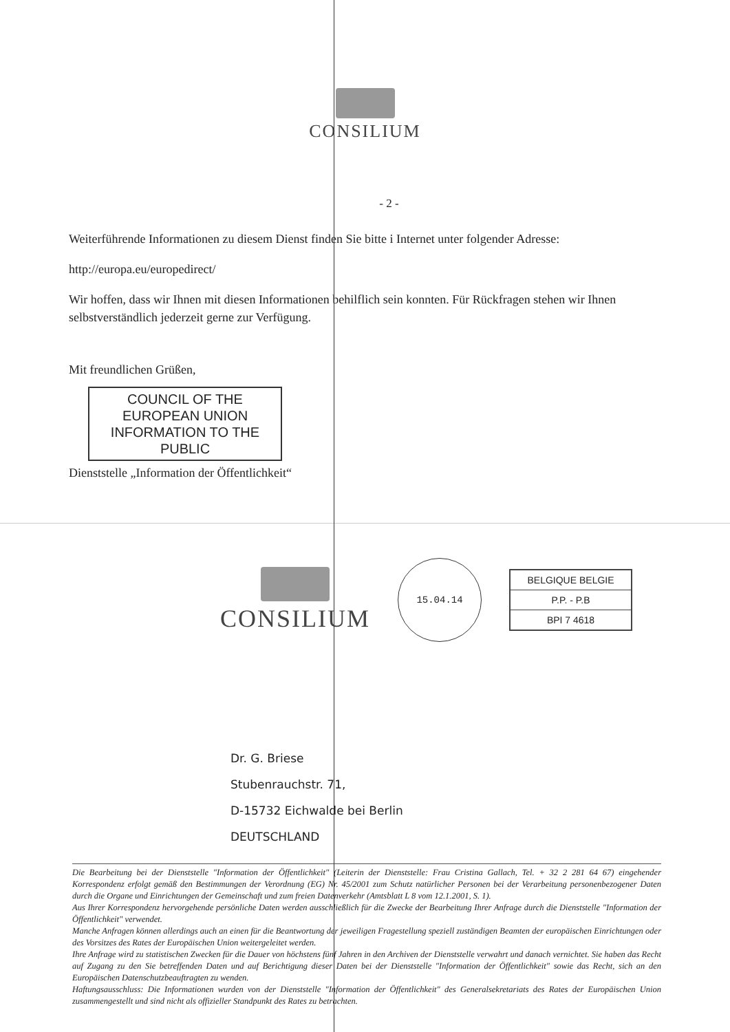CONSILIUM
- 2 -
Weiterführende Informationen zu diesem Dienst finden Sie bitte i Internet unter folgender Adresse:
http://europa.eu/europedirect/
Wir hoffen, dass wir Ihnen mit diesen Informationen behilflich sein konnten. Für Rückfragen stehen wir Ihnen selbstverständlich jederzeit gerne zur Verfügung.
Mit freundlichen Grüßen,
COUNCIL OF THE
EUROPEAN UNION
INFORMATION TO THE
PUBLIC
Dienststelle „Information der Öffentlichkeit“
CONSILIUM
15.04.14
BELGIQUE BELGIE
P.P. - P.B
BPI 7 4618
Dr. G. Briese
Stubenrauchstr. 71,
D-15732 Eichwalde bei Berlin
DEUTSCHLAND
Die Bearbeitung bei der Dienststelle "Information der Öffentlichkeit" (Leiterin der Dienststelle: Frau Cristina Gallach, Tel. + 32 2 281 64 67) eingehender Korrespondenz erfolgt gemäß den Bestimmungen der Verordnung (EG) Nr. 45/2001 zum Schutz natürlicher Personen bei der Verarbeitung personenbezogener Daten durch die Organe und Einrichtungen der Gemeinschaft und zum freien Datenverkehr (Amtsblatt L 8 vom 12.1.2001, S. 1).
Aus Ihrer Korrespondenz hervorgehende persönliche Daten werden ausschließlich für die Zwecke der Bearbeitung Ihrer Anfrage durch die Dienststelle "Information der Öffentlichkeit" verwendet.
Manche Anfragen können allerdings auch an einen für die Beantwortung der jeweiligen Fragestellung speziell zuständigen Beamten der europäischen Einrichtungen oder des Vorsitzes des Rates der Europäischen Union weitergeleitet werden.
Ihre Anfrage wird zu statistischen Zwecken für die Dauer von höchstens fünf Jahren in den Archiven der Dienststelle verwahrt und danach vernichtet. Sie haben das Recht auf Zugang zu den Sie betreffenden Daten und auf Berichtigung dieser Daten bei der Dienststelle "Information der Öffentlichkeit" sowie das Recht, sich an den Europäischen Datenschutzbeauftragten zu wenden.
Haftungsausschluss: Die Informationen wurden von der Dienststelle "Information der Öffentlichkeit" des Generalsekretariats des Rates der Europäischen Union zusammengestellt und sind nicht als offizieller Standpunkt des Rates zu betrachten.